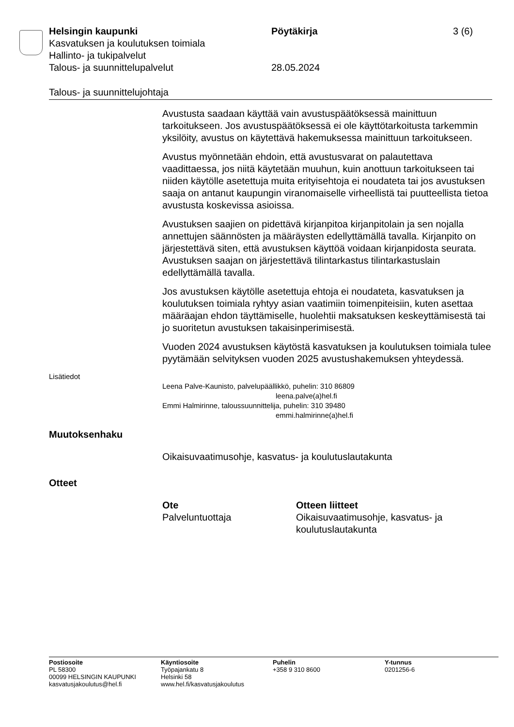Helsingin kaupunki Pöytäkirja 3 (6)
Kasvatuksen ja koulutuksen toimiala
Hallinto- ja tukipalvelut
Talous- ja suunnittelupalvelut 28.05.2024
Talous- ja suunnittelujohtaja
Avustusta saadaan käyttää vain avustuspäätöksessä mainittuun tarkoitukseen. Jos avustuspäätöksessä ei ole käyttötarkoitusta tarkemmin yksilöity, avustus on käytettävä hakemuksessa mainittuun tarkoitukseen.
Avustus myönnetään ehdoin, että avustusvarat on palautettava vaadittaessa, jos niitä käytetään muuhun, kuin anottuun tarkoitukseen tai niiden käytölle asetettuja muita erityisehtoja ei noudateta tai jos avustuksen saaja on antanut kaupungin viranomaiselle virheellistä tai puutteellista tietoa avustusta koskevissa asioissa.
Avustuksen saajien on pidettävä kirjanpitoa kirjanpitolain ja sen nojalla annettujen säännösten ja määräysten edellyttämällä tavalla. Kirjanpito on järjestettävä siten, että avustuksen käyttöä voidaan kirjanpidosta seurata. Avustuksen saajan on järjestettävä tilintarkastus tilintarkastuslain edellyttämällä tavalla.
Jos avustuksen käytölle asetettuja ehtoja ei noudateta, kasvatuksen ja koulutuksen toimiala ryhtyy asian vaatimiin toimenpiteisiin, kuten asettaa määräajan ehdon täyttämiselle, huolehtii maksatuksen keskeyttämisestä tai jo suoritetun avustuksen takaisinperimisestä.
Vuoden 2024 avustuksen käytöstä kasvatuksen ja koulutuksen toimiala tulee pyytämään selvityksen vuoden 2025 avustushakemuksen yhteydessä.
Lisätiedot
Leena Palve-Kaunisto, palvelupäällikkö, puhelin: 310 86809
leena.palve(a)hel.fi
Emmi Halmirinne, taloussuunnittelija, puhelin: 310 39480
emmi.halmirinne(a)hel.fi
Muutoksenhaku
Oikaisuvaatimusohje, kasvatus- ja koulutuslautakunta
Otteet
Ote
Palveluntuottaja
Otteen liitteet
Oikaisuvaatimusohje, kasvatus- ja koulutuslautakunta
Postiosoite
PL 58300
00099 HELSINGIN KAUPUNKI
kasvatusjakoulutus@hel.fi
Käyntiosoite
Työpajankatu 8
Helsinki 58
www.hel.fi/kasvatusjakoulutus
Puhelin
+358 9 310 8600
Y-tunnus
0201256-6